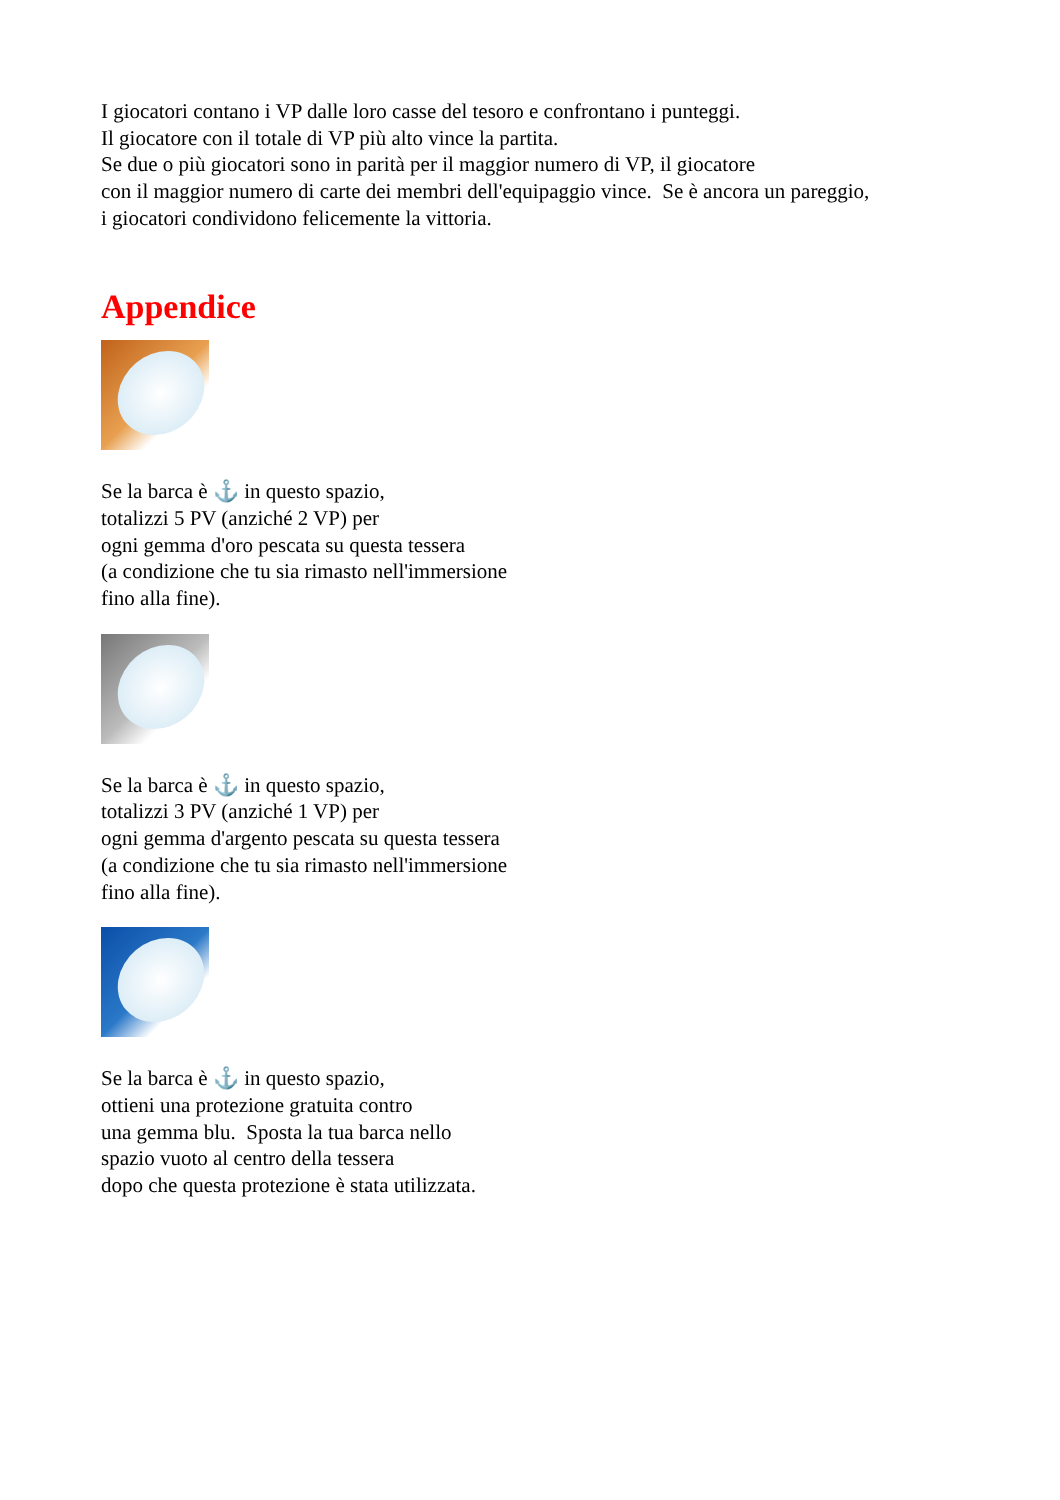I giocatori contano i VP dalle loro casse del tesoro e confrontano i punteggi.
Il giocatore con il totale di VP più alto vince la partita.
Se due o più giocatori sono in parità per il maggior numero di VP, il giocatore
con il maggior numero di carte dei membri dell'equipaggio vince. Se è ancora un pareggio,
i giocatori condividono felicemente la vittoria.
Appendice
Se la barca è ⚓ in questo spazio,
totalizzi 5 PV (anziché 2 VP) per
ogni gemma d'oro pescata su questa tessera
(a condizione che tu sia rimasto nell'immersione
fino alla fine).
Se la barca è ⚓ in questo spazio,
totalizzi 3 PV (anziché 1 VP) per
ogni gemma d'argento pescata su questa tessera
(a condizione che tu sia rimasto nell'immersione
fino alla fine).
Se la barca è ⚓ in questo spazio,
ottieni una protezione gratuita contro
una gemma blu. Sposta la tua barca nello
spazio vuoto al centro della tessera
dopo che questa protezione è stata utilizzata.